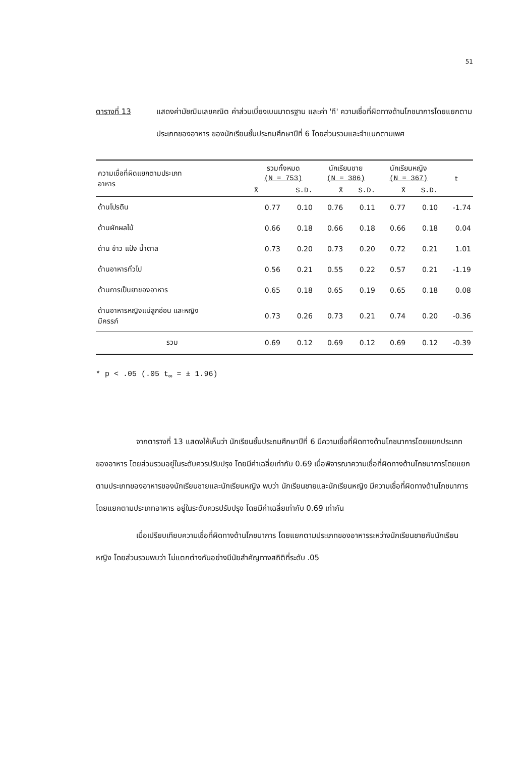51
ตารางที่ 13 แสดงค่ามัชฌิมเลขคณิต ค่าส่วนเบี่ยงเบนมาตรฐาน และค่า 'ที' ความเชื่อที่ผิดทางด้านโภชนาการโดยแยกตามประเภทของอาหาร ของนักเรียนชั้นประถมศึกษาปีที่ 6 โดยส่วนรวมและจำแนกตามเพศ
| ความเชื่อที่ผิดแยกตามประเภท อาหาร | รวมทั้งหมด (N = 753) | | นักเรียนชาย (N = 386) | | นักเรียนหญิง (N = 367) | | t |
| --- | --- | --- | --- | --- | --- | --- | --- |
| | X̄ | S.D. | X̄ | S.D. | X̄ | S.D. | |
| ด้านโปรตีน | 0.77 | 0.10 | 0.76 | 0.11 | 0.77 | 0.10 | -1.74 |
| ด้านผักผลไม้ | 0.66 | 0.18 | 0.66 | 0.18 | 0.66 | 0.18 | 0.04 |
| ด้าน ข้าว แป้ง น้ำตาล | 0.73 | 0.20 | 0.73 | 0.20 | 0.72 | 0.21 | 1.01 |
| ด้านอาหารทั่วไป | 0.56 | 0.21 | 0.55 | 0.22 | 0.57 | 0.21 | -1.19 |
| ด้านการเป็นยาของอาหาร | 0.65 | 0.18 | 0.65 | 0.19 | 0.65 | 0.18 | 0.08 |
| ด้านอาหารหญิงแม่ลูกอ่อน และหญิง มีครรภ์ | 0.73 | 0.26 | 0.73 | 0.21 | 0.74 | 0.20 | -0.36 |
| รวม | 0.69 | 0.12 | 0.69 | 0.12 | 0.69 | 0.12 | -0.39 |
* p < .05 (.05 t<sub>∞</sub> = ± 1.96)
จากตารางที่ 13 แสดงให้เห็นว่า นักเรียนชั้นประถมศึกษาปีที่ 6 มีความเชื่อที่ผิดทางด้านโภชนาการโดยแยกประเภทของอาหาร โดยส่วนรวมอยู่ในระดับควรปรับปรุง โดยมีค่าเฉลี่ยเท่ากับ 0.69 เมื่อพิจารณาความเชื่อที่ผิดทางด้านโภชนาการโดยแยกตามประเภทของอาหารของนักเรียนชายและนักเรียนหญิง พบว่า นักเรียนชายและนักเรียนหญิง มีความเชื่อที่ผิดทางด้านโภชนาการโดยแยกตามประเภทอาหาร อยู่ในระดับควรปรับปรุง โดยมีค่าเฉลี่ยเท่ากับ 0.69 เท่ากัน
เมื่อเปรียบเทียบความเชื่อที่ผิดทางด้านโภชนาการ โดยแยกตามประเภทของอาหารระหว่างนักเรียนชายกับนักเรียนหญิง โดยส่วนรวมพบว่า ไม่แตกต่างกันอย่างมีนัยสำคัญทางสถิติที่ระดับ .05